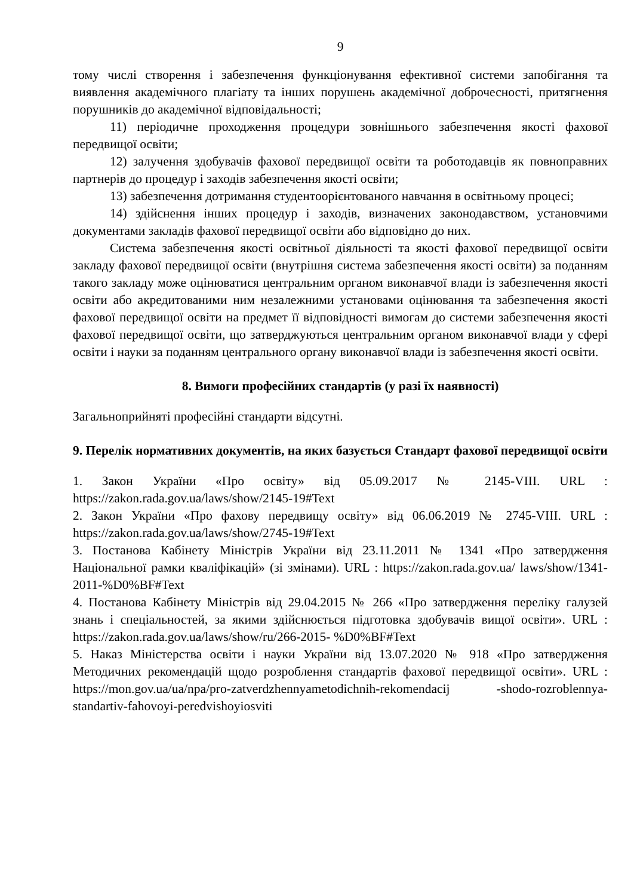9
тому числі створення і забезпечення функціонування ефективної системи запобігання та виявлення академічного плагіату та інших порушень академічної доброчесності, притягнення порушників до академічної відповідальності;
11) періодичне проходження процедури зовнішнього забезпечення якості фахової передвищої освіти;
12) залучення здобувачів фахової передвищої освіти та роботодавців як повноправних партнерів до процедур і заходів забезпечення якості освіти;
13) забезпечення дотримання студентоорієнтованого навчання в освітньому процесі;
14) здійснення інших процедур і заходів, визначених законодавством, установчими документами закладів фахової передвищої освіти або відповідно до них.
Система забезпечення якості освітньої діяльності та якості фахової передвищої освіти закладу фахової передвищої освіти (внутрішня система забезпечення якості освіти) за поданням такого закладу може оцінюватися центральним органом виконавчої влади із забезпечення якості освіти або акредитованими ним незалежними установами оцінювання та забезпечення якості фахової передвищої освіти на предмет її відповідності вимогам до системи забезпечення якості фахової передвищої освіти, що затверджуються центральним органом виконавчої влади у сфері освіти і науки за поданням центрального органу виконавчої влади із забезпечення якості освіти.
8. Вимоги професійних стандартів (у разі їх наявності)
Загальноприйняті професійні стандарти відсутні.
9. Перелік нормативних документів, на яких базується Стандарт фахової передвищої освіти
1. Закон України «Про освіту» від 05.09.2017 № 2145-VIII. URL : https://zakon.rada.gov.ua/laws/show/2145-19#Text
2. Закон України «Про фахову передвищу освіту» від 06.06.2019 № 2745-VIII. URL : https://zakon.rada.gov.ua/laws/show/2745-19#Text
3. Постанова Кабінету Міністрів України від 23.11.2011 № 1341 «Про затвердження Національної рамки кваліфікацій» (зі змінами). URL : https://zakon.rada.gov.ua/ laws/show/1341-2011-%D0%BF#Text
4. Постанова Кабінету Міністрів від 29.04.2015 № 266 «Про затвердження переліку галузей знань і спеціальностей, за якими здійснюється підготовка здобувачів вищої освіти». URL : https://zakon.rada.gov.ua/laws/show/ru/266-2015- %D0%BF#Text
5. Наказ Міністерства освіти і науки України від 13.07.2020 № 918 «Про затвердження Методичних рекомендацій щодо розроблення стандартів фахової передвищої освіти». URL : https://mon.gov.ua/ua/npa/pro-zatverdzhennyametodichnih-rekomendacij -shodo-rozroblennya-standartiv-fahovoyi-peredvishoyiosviti